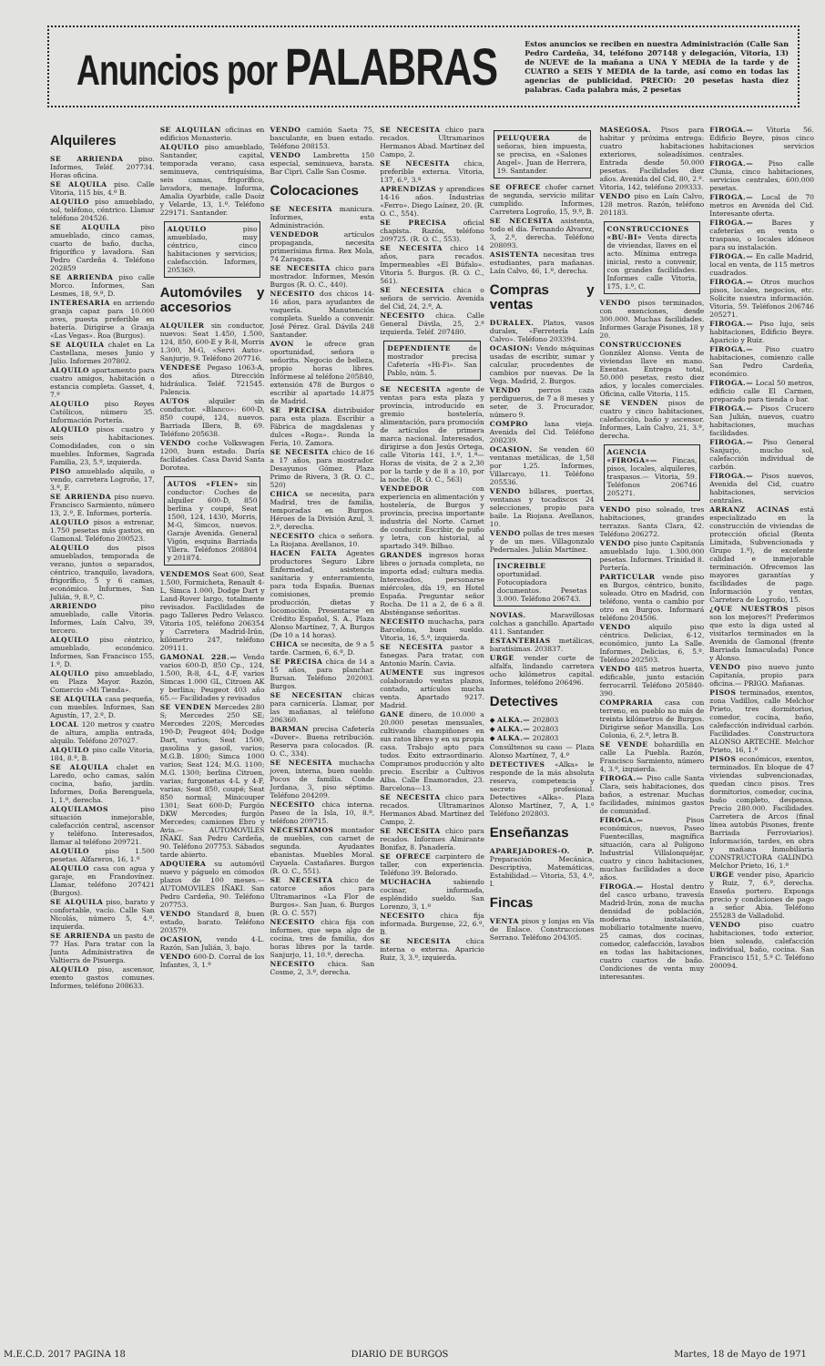Anuncios por PALABRAS
Estos anuncios se reciben en nuestra Administración (Calle San Pedro Cardeña, 34, teléfono 207148 y delegación, Vitoria, 13) de NUEVE de la mañana a UNA Y MEDIA de la tarde y de CUATRO a SEIS Y MEDIA de la tarde, así como en todas las agencias de publicidad. PRECIO: 20 pesetas hasta diez palabras. Cada palabra más, 2 pesetas
Alquileres
SE ARRIENDA piso. Informes, Teléf. 207734. Horas oficina.
SE ALQUILA piso. Calle Vitoria, 115 bis, 4.º B.
ALQUILO piso amueblado, sol, teléfono, céntrico. Llamar teléfono 204526.
SE ALQUILA piso amueblado, cinco camas, cuarto de baño, ducha, frigorífico y lavadora. San Pedro Cardeña 4. Teléfono 202859
SE ARRIENDA piso calle Morco. Informes, San Lesmes, 18, 9.º, D.
INTERESARIA en arriendo granja capaz para 10.000 aves, puesta preferible en batería. Dirigirse a Granja «Las Vegas». Roa (Burgos).
SE ALQUILA chalet en La Castellana, meses Junio y Julio. Informes 207802.
ALQUILO apartamento para cuatro amigos, habitación o estancia completa. Gasset, 4, 7.º
ALQUILO piso Reyes Católicos, número 35. Información Portería.
ALQUILO pisos cuatro y seis habitaciones. Comodidades, con o sin muebles. Informes, Sagrada Familia, 23, 5.º, izquierda.
PISO amueblado alquilo, o vendo, carretera Logroño, 17, 3.º, F.
SE ARRIENDA piso nuevo. Francisco Sarmiento, número 13, 2.º, E. Informes, portería.
ALQUILO pisos a estrenar, 1.750 pesetas más gastos, en Gamonal. Teléfono 200523.
ALQUILO dos pisos amueblados, temporada de verano, juntos o separados, céntrico, tranquilo, lavadora, frigorífico, 5 y 6 camas, económico. Informes, San Julián, 9, 8.º, C.
ARRIENDO piso amueblado, calle Vitoria. Informes, Laín Calvo, 39, tercero.
ALQUILO piso céntrico, amueblado, económico. Informes, San Francisco 155, 1.º, D.
ALQUILO piso amueblado, en Plaza Mayor. Razón, Comercio «Mi Tienda».
SE ALQUILA casa pequeña, con muebles. Informes, San Agustín, 17, 2.º, D.
LOCAL 120 metros y cuatro de altura, amplia entrada, alquilo. Teléfono 207027.
ALQUILO piso calle Vitoria, 184, 8.º, B.
SE ALQUILA chalet en Laredo, ocho camas, salón cocina, baño, jardín. Informes, Doña Berenguela, 1, 1.º, derecha.
ALQUILAMOS piso situación inmejorable, calefacción central, ascensor y teléfono. Interesados, llamar al teléfono 209721.
ALQUILO piso 1.500 pesetas. Alfareros, 16, 1.º
ALQUILO casa con agua y garaje, en Frandovínez. Llamar, teléfono 207421 (Burgos).
SE ALQUILA piso, barato y confortable, vacío. Calle San Nicolás, número 5, 4.º, izquierda.
SE ARRIENDA un pasto de 77 Has. Para tratar con la Junta Administrativa de Valtierra de Pisuerga.
ALQUILO piso, ascensor, exento gastos comunes. Informes, teléfono 208633.
SE ALQUILAN oficinas en edificios Monasterio.
ALQUILO piso amueblado, Santander, capital, temporada verano, casa seminueva, centriquísima, seis camas, frigorífico, lavadora, menaje. Informa, Amalia Oyarbide, calle Daoiz y Velarde, 13, 1.º. Teléfono 229171. Santander.
ALQUILO piso amueblado, muy céntrico, cinco habitaciones y servicios; calefacción. Informes, 205369.
Automóviles y accesorios
ALQUILER sin conductor, nuevos: Seat 1.450, 1.500, 124, 850, 600-E y R-8, Morris 1.300, M-G, «Servi Auto». Sanjurjo, 9. Teléfono 207716.
VENDESE Pegaso 1063-A, dos años. Dirección hidráulica. Teléf. 721545. Palencia.
AUTOS alquiler sin conductor. «Blanco»: 600-D, 850 coupé, 124, nuevos. Barriada Illera, B, 69. Teléfono 205638.
VENDO coche Volkswagen 1200, buen estado. Daría facilidades. Casa David Santa Dorotea.
AUTOS «FLEN» sin conductor: Coches de alquiler 600-D, 850 berlina y coupé, Seat 1500, 124, 1430, Morris, M-G, Simcos, nuevos. Garaje Avenida. General Vigón, esquina Barriada Yllera. Teléfonos 208804 y 201874.
VENDEMOS Seat 600, Seat 1.500, Formicheta, Renault 4-L, Simca 1.000, Dodge Dart y Land-Rover largo, totalmente revisados. Facilidades de pago Talleres Pedro Velasco. Vitoria 105, teléfono 206354 y Carretera Madrid-Irún, kilómetro 247, teléfono 209111.
GAMONAL 228.— Vendo varios 600-D, 850 Cp., 124, 1.500, R-8, 4-L, 4-F, varios Simcas 1.000 GL, Citroen AK y berlina; Peugeot 403 año 65.— Facilidades y revisados
SE VENDEN Mercedes 280 S; Mercedes 250 SE; Mercedes 220S; Mercedes 190-D; Peugeot 404; Dodge Dart, varios; Seat 1500, gasolina y gasoil, varios; M.G.B. 1800; Simca 1000 varios; Seat 124; M.G. 1100; M.G. 1300; berlina Citroen, varias; furgonetas 4-L y 4-F, varias; Seat 850, coupé; Seat 850 normal; Minicouper 1301; Seat 600-D; Furgón DKW Mercedes; furgón Mercedes; camiones Ebro y Avia.— AUTOMOVILES IÑAKI. San Pedro Cardeña, 90. Teléfono 207753. Sábados tarde abierto.
ADQUIERA su automóvil nuevo y páguelo en cómodos plazos de 100 meses.— AUTOMOVILES IÑAKI. San Pedro Cardeña, 90. Teléfono 207753.
VENDO Standard 8, buen estado, barato. Teléfono 203579.
OCASION, vendo 4-L. Razón, San Julián, 3, bajo.
VENDO 600-D. Corral de los Infantes, 3, 1.º
VENDO camión Saeta 75, basculante, en buen estado. Teléfono 208153.
VENDO Lambretta 150 especial, seminueva, barata. Bar Cipri. Calle San Cosme.
Colocaciones
SE NECESITA manicura. Informes, esta Administración.
VENDEDOR artículos propaganda, necesita primerísima firma. Rex Mola, 74 Zaragoza.
SE NECESITA chico para mostrador. Informes, Mesón Burgos (R. O. C., 440).
NECESITO dos chicos 14-16 años, para ayudantes de vaquería. Manutención completa. Sueldo a convenir. José Pérez. Gral. Dávila 248 Santander.
AVON le ofrece gran oportunidad, señora o señorita. Negocio de belleza, propio horas libres. Infórmese al teléfono 205840, extensión 478 de Burgos o escribir al apartado 14.875 de Madrid.
SE PRECISA distribuidor para esta plaza. Escribir a Fábrica de magdalenas y dulces «Roga». Ronda la Feria, 10. Zamora.
SE NECESITA chico de 16 a 17 años, para mostrador. Desayunos Gómez. Plaza Primo de Rivera, 3 (R. O. C., 520)
CHICA se necesita, para Madrid, tres de familia, temporadas en Burgos. Héroes de la División Azul, 3, 2.º, derecha.
NECESITO chica o señora. La Riojana. Avellanos, 10.
HACEN FALTA Agentes productores Seguro Libre Enfermedad, asistencia sanitaria y enterramiento, para toda España. Buenas comisiones, premio producción, dietas y locomoción. Presentarse en Crédito Español, S. A., Plaza Alonso Martínez, 7, A. Burgos (De 10 a 14 horas).
CHICA se necesita, de 9 a 5 tarde. Carmen, 6, 6.º, D.
SE PRECISA chica de 14 a 15 años, para planchar. Bursan. Teléfono 202003. Burgos.
SE NECESITAN chicas para carnicería. Llamar, por las mañanas, al teléfono 206360.
BARMAN precisa Cafetería «Dover». Buena retribución. Reserva para colocados. (R. O. C., 334).
SE NECESITA muchacha joven, interna, buen sueldo. Pocos de familia. Conde Jordana, 3, piso séptimo. Teléfono 204209.
NECESITO chica interna. Paseo de la Isla, 10, 8.º, teléfono 209715.
NECESITAMOS montador de muebles, con carnet de segunda. Ayudantes ebanistas. Muebles Moral. Cayuela. Castañares. Burgos (R. O. C., 551).
SE NECESITA chico de catorce años para Ultramarinos «La Flor de Burgos». San Juan, 6. Burgos (R. O. C. 557)
NECESITO chica fija con informes, que sepa algo de cocina, tres de familia, dos horas libres por la tarde. Sanjurjo, 11, 10.º, derecha.
NECESITO chica. San Cosme, 2, 3.º, derecha.
SE NECESITA chico para recados. Ultramarinos Hermanos Abad. Martínez del Campo, 2.
SE NECESITA chica, preferible externa. Vitoria, 137, 6.º, 3.ª
APRENDIZAS y aprendices 14-16 años. Industrias «Ferro». Diego Laínez, 20. (R. O. C., 554).
SE PRECISA oficial chapista. Razón, teléfono 209725. (R. O. C., 553).
SE NECESITA chico 14 años, para recados. Impermeables «El Búfalo». Vitoria 5. Burgos. (R. O. C., 561).
SE NECESITA chica o señora de servicio. Avenida del Cid, 24, 2.º, A.
NECESITO chica. Calle General Dávila, 25, 2.º izquierda. Teléf. 207480.
DEPENDIENTE de mostrador precisa Cafetería «Hi-Fi». San Pablo, núm. 5.
SE NECESITA agente de ventas para esta plaza y provincia, introducido en gremio hostelería, alimentación, para promoción de artículos de primera marca nacional. Interesados, dirigirse a don Jesús Ortega, calle Vitoria 141, 1.º, 1.ª— Horas de visita, de 2 a 2,30 por la tarde y de 8 a 10, por la noche. (R. O. C., 563)
VENDEDOR con experiencia en alimentación y hostelería, de Burgos y provincia, precisa importante industria del Norte. Carnet de conducir. Escribir, de puño y letra, con historial, al apartado 349. Bilbao.
GRANDES ingresos horas libres o jornada completa, no importa edad; cultura media. Interesados, personarse miércoles, día 19, en Hotel España. Preguntar señor Rocha. De 11 a 2, de 6 a 8. Absténganse señoritas.
NECESITO muchacha, para Barcelona, buen sueldo. Vitoria, 16, 5.º, izquierda.
SE NECESITA pastor a fanegas. Para tratar, con Antonio Marín. Cavia.
AUMENTE sus ingresos colaborando ventas plazos, contado, artículos mucha venta. Apartado 9217. Madrid.
GANE dinero, de 10.000 a 20.000 pesetas mensuales, cultivando champiñones en sus ratos libres y en su propia casa. Trabajo apto para todos. Exito extraordinario. Compramos producción y alto precio. Escribir a Cultivos Alba. Calle Enamorados, 23. Barcelona—13.
SE NECESITA chico para recados. Ultramarinos Hermanos Abad. Martínez del Campo, 2.
SE NECESITA chico para recados. Informes Almirante Bonifaz, 8. Panadería.
SE OFRECE carpintero de taller, con experiencia. Teléfono 39. Belorado.
MUCHACHA sabiendo cocinar, informada, espléndido sueldo. San Lorenzo, 3, 1.º
NECESITO chica fija informada. Burgense, 22, 6.º, B.
SE NECESITA chica interna o externa. Aparicio Ruiz, 3, 3.º, izquierda.
PELUQUERA de señoras, bien impuesta, se precisa, en «Salones Angel». Juan de Herrera, 19. Santander.
SE OFRECE chofer carnet de segunda, servicio militar cumplido. Informes, Carretera Logroño, 15, 9.º, B.
SE NECESITA asistenta, todo el día. Fernando Alvarez, 3, 2.º, derecha. Teléfono 208093.
ASISTENTA necesitan tres estudiantes, para mañanas. Laín Calvo, 46, 1.º, derecha.
Compras y ventas
DURALEX. Platos, vasos duralex, «Ferretería Laín Calvo». Teléfono 203394.
OCASION: Vendo máquinas usadas de escribir, sumar y calcular, procedentes de cambios por nuevas. De la Vega. Madrid, 2. Burgos.
VENDO perros caza perdigueros, de 7 a 8 meses y seter, de 3. Procurador, número 9.
COMPRO lana vieja. Avenida del Cid. Teléfono 208239.
OCASION. Se venden 60 ventanas metálicas, de 1,58 por 1,25. Informes, Villarcayo, 11. Teléfono 205536.
VENDO billares, puertas, ventanas y tocadiscos 24 selecciones, propio para baile. La Riojana. Avellanos, 10.
VENDO pollas de tres meses y de un mes. Villagonzalo Pedernales. Julián Martínez.
INCREIBLE oportunidad. Fotocopiadora documentos. Pesetas 3.000. Teléfono 206743.
NOVIAS. Maravillosas colchas a ganchillo. Apartado 411. Santander.
ESTANTERIAS metálicas, baratísimas. 203837.
URGE vender corte de alfalfa, lindando carretera ocho kilómetros capital. Informes, teléfono 206496.
Detectives
◆ ALKA.— 202803
◆ ALKA.— 202803
◆ ALKA.— 202803
Consúltenos su caso — Plaza Alonso Martínez, 7, 4.º
DETECTIVES «Alka» le responde de la más absoluta reserva, competencia y secreto profesional. Detectives «Alka». Plaza Alonso Martínez, 7, A, 1.º Teléfono 202803.
Enseñanzas
APAREJADORES-O. P. Preparación Mecánica, Descriptiva, Matemáticas, Estabilidad.— Vitoria, 53, 4.º, I.
Fincas
VENTA pisos y lonjas en Vía de Enlace. Construcciones Serrano. Teléfono 204305.
MASEGOSA. Pisos para habitar y próxima entrega: cuatro habitaciones exteriores, soleadísimos. Entrada desde 50.000 pesetas. Facilidades diez años. Avenida del Cid, 80, 2.º. Vitoria, 142, teléfono 209333.
VENDO piso en Laín Calvo, 128 metros. Razón, teléfono 201183.
CONSTRUCCIONES «BU-BI» Venta directa de viviendas, llaves en el acto. Mínima entrega inicial, resto a convenir, con grandes facilidades. Informes calle Vitoria, 175, 1.º, C.
VENDO pisos terminados, con exenciones, desde 300.000. Muchas facilidades. Informes Garaje Pisones, 18 y 20.
CONSTRUCCIONES González Alonso. Venta de viviendas llave en mano. Exentas. Entrega total, 50.000 pesetas, resto diez años, y locales comerciales. Oficina, calle Vitoria, 115.
SE VENDEN pisos de cuatro y cinco habitaciones, calefacción, baño y ascensor. Informes, Laín Calvo, 21, 3.º, derecha.
AGENCIA «FIROGA»— Fincas, pisos, locales, alquileres, traspasos.— Vitoria, 59. Teléfonos 206746 205271.
VENDO piso soleado, tres habitaciones, grandes terrazas. Santa Clara, 42. Teléfono 206272.
VENDO piso junto Capitanía amueblado lujo. 1.300.000 pesetas. Informes. Trinidad 8. Portería.
PARTICULAR vende piso en Burgos, céntrico, bonito, soleado. Otro en Madrid, con teléfono, venta o cambio por otro en Burgos. Informará teléfono 204506.
VENDO alquilo piso céntrico. Delicias, 6-12, económico, junto La Salle. Informes, Delicias, 6, 5.º. Teléfono 202503.
VENDO 485 metros huerta, edificable, junto estación ferrocarril. Teléfono 205840-390.
COMPRARIA casa con terreno, en pueblo no más de treinta kilómetros de Burgos. Dirigirse señor Mansilla. Los Colonia, 6, 2.º, letra B.
SE VENDE bohardilla en calle La Puebla. Razón, Francisco Sarmiento, número 4, 3.º, izquierda.
FIROGA.— Piso calle Santa Clara, seis habitaciones, dos baños, a estrenar. Muchas facilidades, mínimos gastos de comunidad.
FIROGA.— Pisos económicos, nuevos, Paseo Fuentecillas, magnífica situación, cara al Polígono Industrial Villalonquéjar, cuatro y cinco habitaciones, muchas facilidades a doce años.
FIROGA.— Hostal dentro del casco urbano, travesía Madrid-Irún, zona de mucha densidad de población, moderna instalación, mobiliario totalmente nuevo, 25 camas, dos cocinas, comedor, calefacción, lavabos en todas las habitaciones, cuatro cuartos de baño. Condiciones de venta muy interesantes.
FIROGA.— Vitoria 56. Edificio Beyre, pisos cinco habitaciones servicios centrales.
FIROGA.— Piso calle Clunia, cinco habitaciones, servicios centrales, 600.000 pesetas.
FIROGA.— Local de 70 metros en Avenida del Cid. Interesante oferta.
FIROGA.— Bares y cafeterías en venta o traspaso, o locales idóneos para su instalación.
FIROGA.— En calle Madrid, local en venta, de 115 metros cuadrados.
FIROGA.— Otros muchos pisos, locales, negocios, etc. Solicite nuestra información. Vitoria, 59. Teléfonos 206746 205271.
FIROGA.— Piso lujo, seis habitaciones, Edificio Beyre. Aparicio y Ruiz.
FIROGA.— Piso cuatro habitaciones, comienzo calle San Pedro Cardeña, económico.
FIROGA.— Local 50 metros, edificio calle El Carmen, preparado para tienda o bar.
FIROGA.— Pisos Crucero San Julián, nuevos, cuatro habitaciones, muchas facilidades.
FIROGA.— Piso General Sanjurjo, mucho sol, calefacción individual de carbón.
FIROGA.— Pisos nuevos, Avenida del Cid, cuatro habitaciones, servicios centrales.
ARRANZ ACINAS está especializado en la construcción de viviendas de protección oficial (Renta Limitada, Subvencionada y Grupo 1.º), de excelente calidad e inmejorable terminación. Ofrecemos las mayores garantías y facilidades de pago. Información y ventas, Carretera de Logroño, 15.
¿QUE NUESTROS pisos son los mejores?! Preferimos que esto la diga usted al visitarlos terminados en la Avenida de Gamonal (frente Barriada Inmaculada) Ponce y Alonso.
VENDO piso nuevo junto Capitanía, propio para oficina.— PRIGO. Mañanas.
PISOS terminados, exentos, zona Vadillos, calle Melchor Prieto, tres dormitorios, comedor, cocina, baño, calefacción individual carbón. Facilidades. Constructora ALONSO ARTECHE. Melchor Prieto, 16, 1.º
PISOS económicos, exentos, terminados. En bloque de 47 viviendas subvencionadas, quedan cinco pisos. Tres dormitorios, comedor, cocina, baño completo, despensa. Precio 280.000. Facilidades. Carretera de Arcos (final línea autobús Pisones, frente Barriada Ferroviarios). Información, tardes, en obra y mañana Inmobiliaria CONSTRUCTORA GALINDO. Melchor Prieto, 16, 1.º
URGE vender piso, Aparicio y Ruiz, 7, 6.º, derecha. Enseña portero. Exponga precio y condiciones de pago a señor Abia. Teléfono 255283 de Valladolid.
VENDO piso cuatro habitaciones, todo exterior, bien soleado, calefacción individual, baño, cocina. San Francisco 151, 5.º C. Teléfono 200094.
M.E.C.D. 2017 PAGINA 18 DIARIO DE BURGOS Martes, 18 de Mayo de 1971